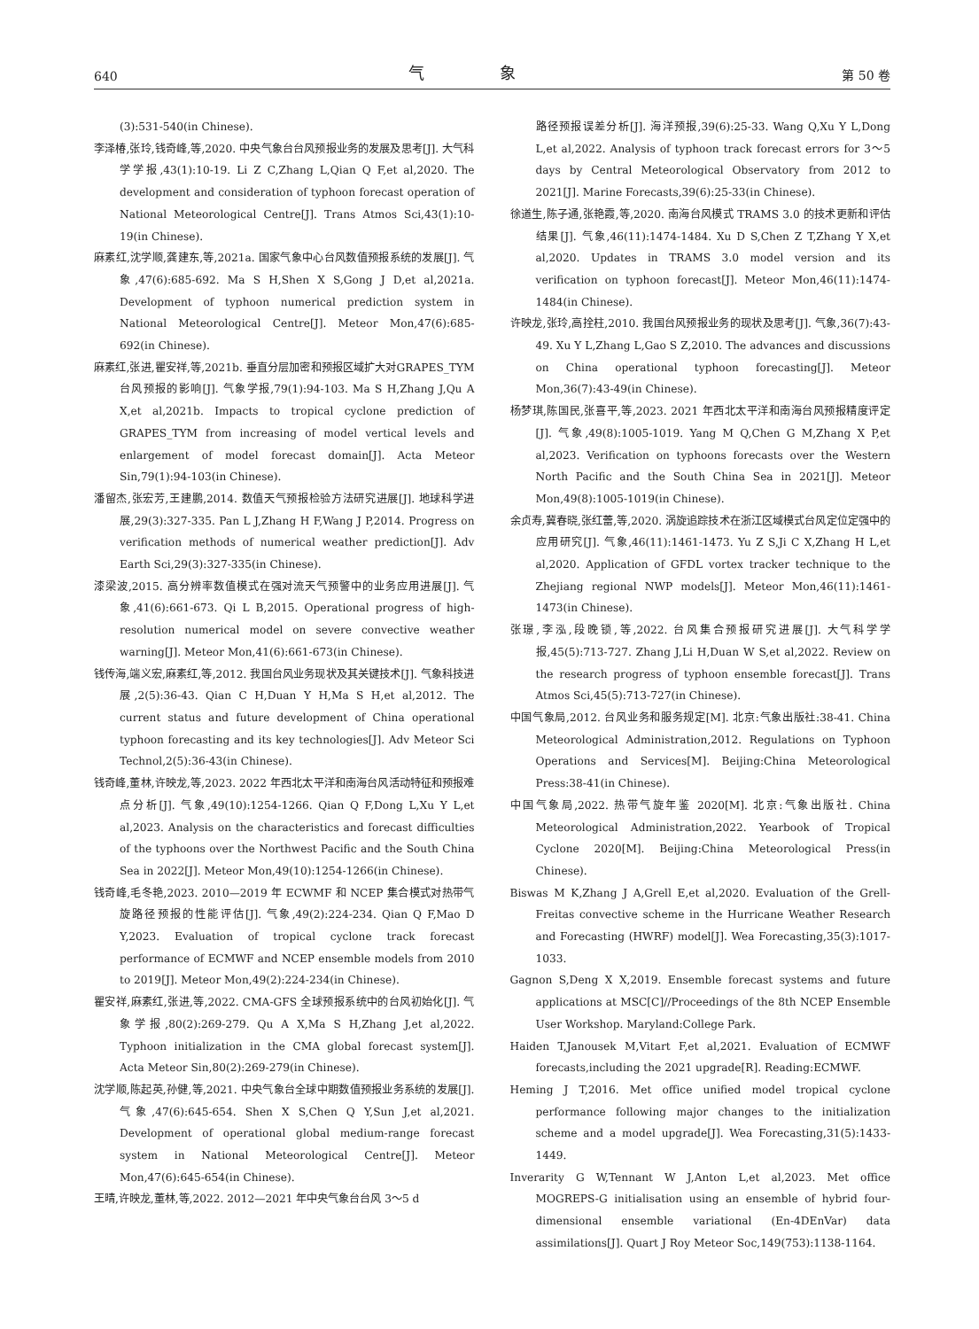640 气 象 第 50 卷
(3):531-540(in Chinese).
李泽椿,张玲,钱奇峰,等,2020. 中央气象台台风预报业务的发展及思考[J]. 大气科学学报,43(1):10-19. Li Z C,Zhang L,Qian Q F,et al,2020. The development and consideration of typhoon forecast operation of National Meteorological Centre[J]. Trans Atmos Sci,43(1):10-19(in Chinese).
麻素红,沈学顺,龚建东,等,2021a. 国家气象中心台风数值预报系统的发展[J]. 气象,47(6):685-692. Ma S H,Shen X S,Gong J D,et al,2021a. Development of typhoon numerical prediction system in National Meteorological Centre[J]. Meteor Mon,47(6):685-692(in Chinese).
麻素红,张进,瞿安祥,等,2021b. 垂直分层加密和预报区域扩大对GRAPES_TYM 台风预报的影响[J]. 气象学报,79(1):94-103. Ma S H,Zhang J,Qu A X,et al,2021b. Impacts to tropical cyclone prediction of GRAPES_TYM from increasing of model vertical levels and enlargement of model forecast domain[J]. Acta Meteor Sin,79(1):94-103(in Chinese).
潘留杰,张宏芳,王建鹏,2014. 数值天气预报检验方法研究进展[J]. 地球科学进展,29(3):327-335. Pan L J,Zhang H F,Wang J P,2014. Progress on verification methods of numerical weather prediction[J]. Adv Earth Sci,29(3):327-335(in Chinese).
漆梁波,2015. 高分辨率数值模式在强对流天气预警中的业务应用进展[J]. 气象,41(6):661-673. Qi L B,2015. Operational progress of high-resolution numerical model on severe convective weather warning[J]. Meteor Mon,41(6):661-673(in Chinese).
钱传海,端义宏,麻素红,等,2012. 我国台风业务现状及其关键技术[J]. 气象科技进展,2(5):36-43. Qian C H,Duan Y H,Ma S H,et al,2012. The current status and future development of China operational typhoon forecasting and its key technologies[J]. Adv Meteor Sci Technol,2(5):36-43(in Chinese).
钱奇峰,董林,许映龙,等,2023. 2022 年西北太平洋和南海台风活动特征和预报难点分析[J]. 气象,49(10):1254-1266. Qian Q F,Dong L,Xu Y L,et al,2023. Analysis on the characteristics and forecast difficulties of the typhoons over the Northwest Pacific and the South China Sea in 2022[J]. Meteor Mon,49(10):1254-1266(in Chinese).
钱奇峰,毛冬艳,2023. 2010—2019 年 ECWMF 和 NCEP 集合模式对热带气旋路径预报的性能评估[J]. 气象,49(2):224-234. Qian Q F,Mao D Y,2023. Evaluation of tropical cyclone track forecast performance of ECMWF and NCEP ensemble models from 2010 to 2019[J]. Meteor Mon,49(2):224-234(in Chinese).
瞿安祥,麻素红,张进,等,2022. CMA-GFS 全球预报系统中的台风初始化[J]. 气象学报,80(2):269-279. Qu A X,Ma S H,Zhang J,et al,2022. Typhoon initialization in the CMA global forecast system[J]. Acta Meteor Sin,80(2):269-279(in Chinese).
沈学顺,陈起英,孙健,等,2021. 中央气象台全球中期数值预报业务系统的发展[J]. 气象,47(6):645-654. Shen X S,Chen Q Y,Sun J,et al,2021. Development of operational global medium-range forecast system in National Meteorological Centre[J]. Meteor Mon,47(6):645-654(in Chinese).
王晴,许映龙,董林,等,2022. 2012—2021 年中央气象台台风 3～5 d
路径预报误差分析[J]. 海洋预报,39(6):25-33. Wang Q,Xu Y L,Dong L,et al,2022. Analysis of typhoon track forecast errors for 3～5 days by Central Meteorological Observatory from 2012 to 2021[J]. Marine Forecasts,39(6):25-33(in Chinese).
徐道生,陈子通,张艳霞,等,2020. 南海台风模式 TRAMS 3.0 的技术更新和评估结果[J]. 气象,46(11):1474-1484. Xu D S,Chen Z T,Zhang Y X,et al,2020. Updates in TRAMS 3.0 model version and its verification on typhoon forecast[J]. Meteor Mon,46(11):1474-1484(in Chinese).
许映龙,张玲,高拴柱,2010. 我国台风预报业务的现状及思考[J]. 气象,36(7):43-49. Xu Y L,Zhang L,Gao S Z,2010. The advances and discussions on China operational typhoon forecasting[J]. Meteor Mon,36(7):43-49(in Chinese).
杨梦琪,陈国民,张喜平,等,2023. 2021 年西北太平洋和南海台风预报精度评定[J]. 气象,49(8):1005-1019. Yang M Q,Chen G M,Zhang X P,et al,2023. Verification on typhoons forecasts over the Western North Pacific and the South China Sea in 2021[J]. Meteor Mon,49(8):1005-1019(in Chinese).
余贞寿,冀春晓,张红蕾,等,2020. 涡旋追踪技术在浙江区域模式台风定位定强中的应用研究[J]. 气象,46(11):1461-1473. Yu Z S,Ji C X,Zhang H L,et al,2020. Application of GFDL vortex tracker technique to the Zhejiang regional NWP models[J]. Meteor Mon,46(11):1461-1473(in Chinese).
张璟,李泓,段晚锁,等,2022. 台风集合预报研究进展[J]. 大气科学学报,45(5):713-727. Zhang J,Li H,Duan W S,et al,2022. Review on the research progress of typhoon ensemble forecast[J]. Trans Atmos Sci,45(5):713-727(in Chinese).
中国气象局,2012. 台风业务和服务规定[M]. 北京:气象出版社:38-41. China Meteorological Administration,2012. Regulations on Typhoon Operations and Services[M]. Beijing:China Meteorological Press:38-41(in Chinese).
中国气象局,2022. 热带气旋年鉴 2020[M]. 北京:气象出版社. China Meteorological Administration,2022. Yearbook of Tropical Cyclone 2020[M]. Beijing:China Meteorological Press(in Chinese).
Biswas M K,Zhang J A,Grell E,et al,2020. Evaluation of the Grell-Freitas convective scheme in the Hurricane Weather Research and Forecasting (HWRF) model[J]. Wea Forecasting,35(3):1017-1033.
Gagnon S,Deng X X,2019. Ensemble forecast systems and future applications at MSC[C]//Proceedings of the 8th NCEP Ensemble User Workshop. Maryland:College Park.
Haiden T,Janousek M,Vitart F,et al,2021. Evaluation of ECMWF forecasts,including the 2021 upgrade[R]. Reading:ECMWF.
Heming J T,2016. Met office unified model tropical cyclone performance following major changes to the initialization scheme and a model upgrade[J]. Wea Forecasting,31(5):1433-1449.
Inverarity G W,Tennant W J,Anton L,et al,2023. Met office MOGREPS-G initialisation using an ensemble of hybrid four-dimensional ensemble variational (En-4DEnVar) data assimilations[J]. Quart J Roy Meteor Soc,149(753):1138-1164.